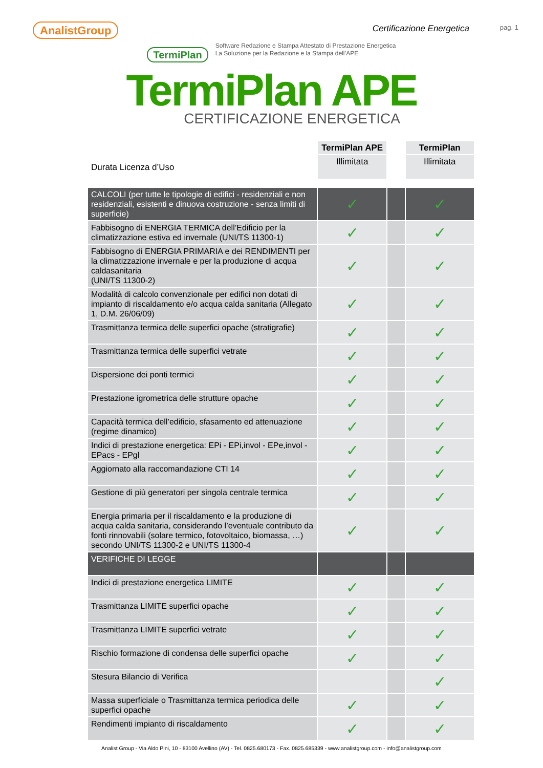AnalistGroup
Certificazione Energetica
pag. 1
TermiPlan
Software Redazione e Stampa Attestato di Prestazione Energetica
La Soluzione per la Redazione e la Stampa dell’APE
TermiPlan APE
CERTIFICAZIONE ENERGETICA
| | TermiPlan APE | | TermiPlan |
| Durata Licenza d’Uso | Illimitata | | Illimitata |
| CALCOLI (per tutte le tipologie di edifici - residenziali e non residenziali, esistenti e dinuova costruzione - senza limiti di superficie) | ✓ | | ✓ |
| Fabbisogno di ENERGIA TERMICA dell’Edificio per la climatizzazione estiva ed invernale (UNI/TS 11300-1) | ✓ | | ✓ |
| Fabbisogno di ENERGIA PRIMARIA e dei RENDIMENTI per la climatizzazione invernale e per la produzione di acqua caldasanitaria (UNI/TS 11300-2) | ✓ | | ✓ |
| Modalità di calcolo convenzionale per edifici non dotati di impianto di riscaldamento e/o acqua calda sanitaria (Allegato 1, D.M. 26/06/09) | ✓ | | ✓ |
| Trasmittanza termica delle superfici opache (stratigrafie) | ✓ | | ✓ |
| Trasmittanza termica delle superfici vetrate | ✓ | | ✓ |
| Dispersione dei ponti termici | ✓ | | ✓ |
| Prestazione igrometrica delle strutture opache | ✓ | | ✓ |
| Capacità termica dell’edificio, sfasamento ed attenuazione (regime dinamico) | ✓ | | ✓ |
| Indici di prestazione energetica: EPi - EPi,invol - EPe,invol - EPacs - EPgl | ✓ | | ✓ |
| Aggiornato alla raccomandazione CTI 14 | ✓ | | ✓ |
| Gestione di più generatori per singola centrale termica | ✓ | | ✓ |
| Energia primaria per il riscaldamento e la produzione di acqua calda sanitaria, considerando l’eventuale contributo da fonti rinnovabili (solare termico, fotovoltaico, biomassa, …) secondo UNI/TS 11300-2 e UNI/TS 11300-4 | ✓ | | ✓ |
| VERIFICHE DI LEGGE | | | |
| Indici di prestazione energetica LIMITE | ✓ | | ✓ |
| Trasmittanza LIMITE superfici opache | ✓ | | ✓ |
| Trasmittanza LIMITE superfici vetrate | ✓ | | ✓ |
| Rischio formazione di condensa delle superfici opache | ✓ | | ✓ |
| Stesura Bilancio di Verifica | | | ✓ |
| Massa superficiale o Trasmittanza termica periodica delle superfici opache | ✓ | | ✓ |
| Rendimenti impianto di riscaldamento | ✓ | | ✓ |
Analist Group - Via Aldo Pini, 10 - 83100 Avellino (AV) - Tel. 0825.680173 - Fax. 0825.685339 - www.analistgroup.com - info@analistgroup.com